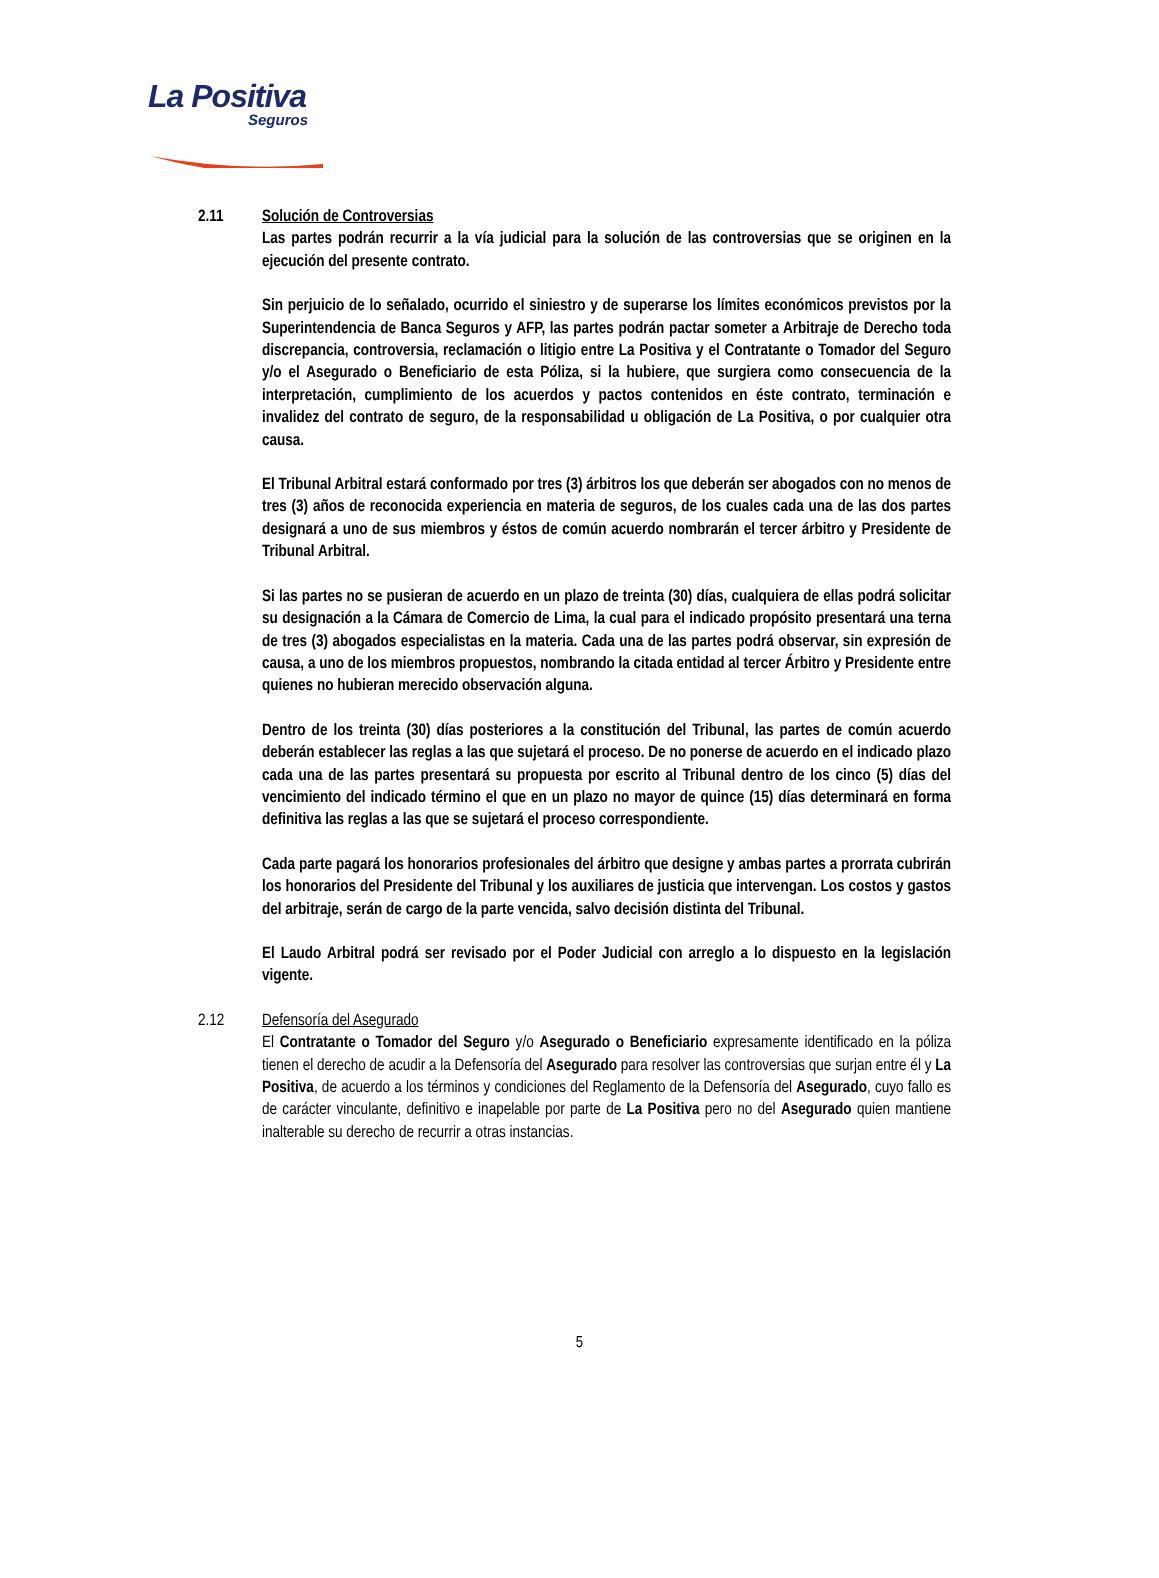La Positiva
Seguros
2.11 Solución de Controversias
Las partes podrán recurrir a la vía judicial para la solución de las controversias que se originen en la ejecución del presente contrato.
Sin perjuicio de lo señalado, ocurrido el siniestro y de superarse los límites económicos previstos por la Superintendencia de Banca Seguros y AFP, las partes podrán pactar someter a Arbitraje de Derecho toda discrepancia, controversia, reclamación o litigio entre La Positiva y el Contratante o Tomador del Seguro y/o el Asegurado o Beneficiario de esta Póliza, si la hubiere, que surgiera como consecuencia de la interpretación, cumplimiento de los acuerdos y pactos contenidos en éste contrato, terminación e invalidez del contrato de seguro, de la responsabilidad u obligación de La Positiva, o por cualquier otra causa.
El Tribunal Arbitral estará conformado por tres (3) árbitros los que deberán ser abogados con no menos de tres (3) años de reconocida experiencia en materia de seguros, de los cuales cada una de las dos partes designará a uno de sus miembros y éstos de común acuerdo nombrarán el tercer árbitro y Presidente de Tribunal Arbitral.
Si las partes no se pusieran de acuerdo en un plazo de treinta (30) días, cualquiera de ellas podrá solicitar su designación a la Cámara de Comercio de Lima, la cual para el indicado propósito presentará una terna de tres (3) abogados especialistas en la materia. Cada una de las partes podrá observar, sin expresión de causa, a uno de los miembros propuestos, nombrando la citada entidad al tercer Árbitro y Presidente entre quienes no hubieran merecido observación alguna.
Dentro de los treinta (30) días posteriores a la constitución del Tribunal, las partes de común acuerdo deberán establecer las reglas a las que sujetará el proceso. De no ponerse de acuerdo en el indicado plazo cada una de las partes presentará su propuesta por escrito al Tribunal dentro de los cinco (5) días del vencimiento del indicado término el que en un plazo no mayor de quince (15) días determinará en forma definitiva las reglas a las que se sujetará el proceso correspondiente.
Cada parte pagará los honorarios profesionales del árbitro que designe y ambas partes a prorrata cubrirán los honorarios del Presidente del Tribunal y los auxiliares de justicia que intervengan. Los costos y gastos del arbitraje, serán de cargo de la parte vencida, salvo decisión distinta del Tribunal.
El Laudo Arbitral podrá ser revisado por el Poder Judicial con arreglo a lo dispuesto en la legislación vigente.
2.12 Defensoría del Asegurado
El Contratante o Tomador del Seguro y/o Asegurado o Beneficiario expresamente identificado en la póliza tienen el derecho de acudir a la Defensoría del Asegurado para resolver las controversias que surjan entre él y La Positiva, de acuerdo a los términos y condiciones del Reglamento de la Defensoría del Asegurado, cuyo fallo es de carácter vinculante, definitivo e inapelable por parte de La Positiva pero no del Asegurado quien mantiene inalterable su derecho de recurrir a otras instancias.
5